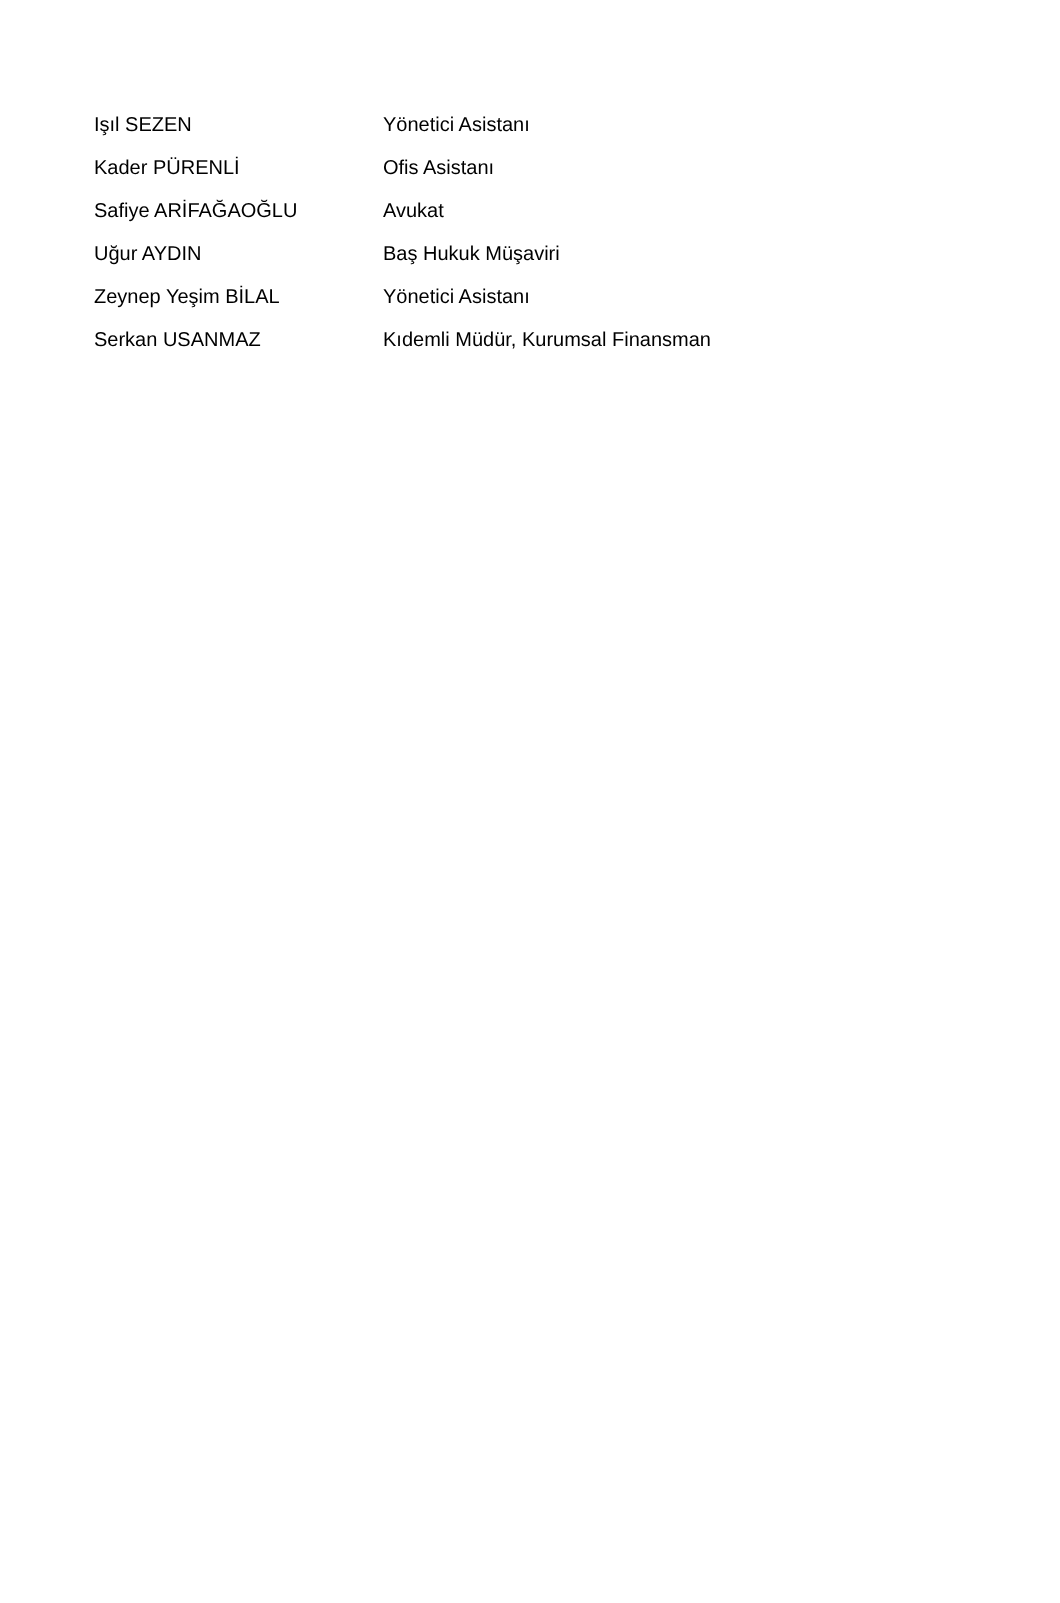| Işıl SEZEN | Yönetici Asistanı |
| Kader PÜRENLİ | Ofis Asistanı |
| Safiye ARİFAĞAOĞLU | Avukat |
| Uğur AYDIN | Baş Hukuk Müşaviri |
| Zeynep Yeşim BİLAL | Yönetici Asistanı |
| Serkan USANMAZ | Kıdemli Müdür, Kurumsal Finansman |